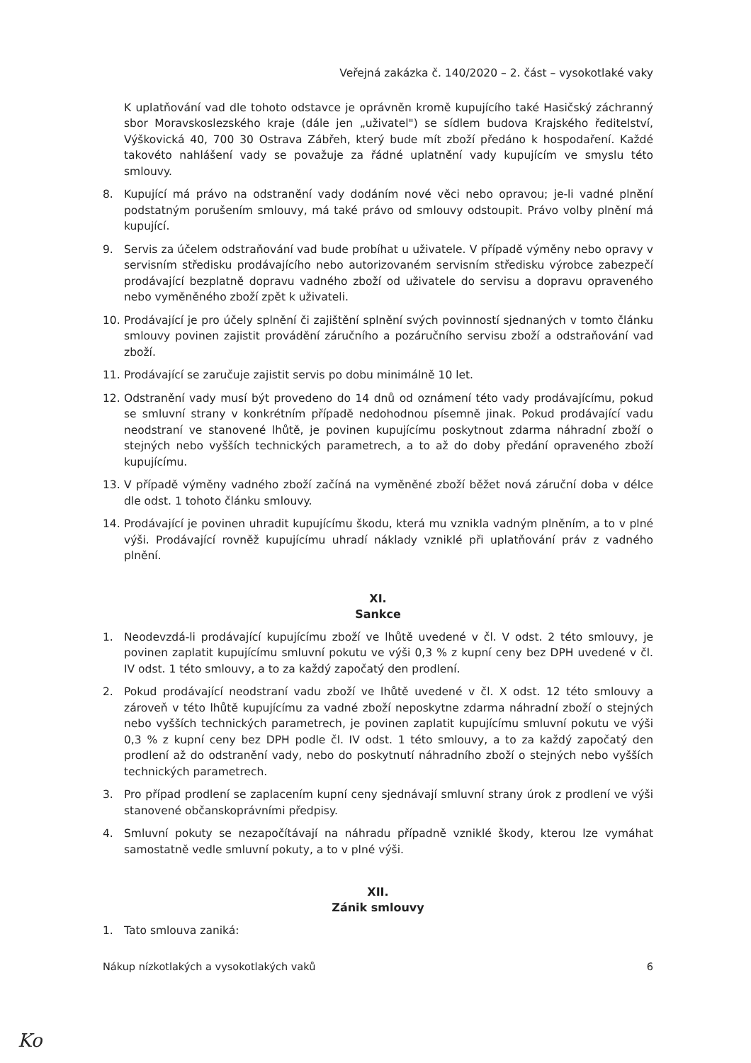Veřejná zakázka č. 140/2020 – 2. část – vysokotlaké vaky
K uplatňování vad dle tohoto odstavce je oprávněn kromě kupujícího také Hasičský záchranný sbor Moravskoslezského kraje (dále jen „uživatel") se sídlem budova Krajského ředitelství, Výškovická 40, 700 30 Ostrava Zábřeh, který bude mít zboží předáno k hospodaření. Každé takovéto nahlášení vady se považuje za řádné uplatnění vady kupujícím ve smyslu této smlouvy.
8. Kupující má právo na odstranění vady dodáním nové věci nebo opravou; je-li vadné plnění podstatným porušením smlouvy, má také právo od smlouvy odstoupit. Právo volby plnění má kupující.
9. Servis za účelem odstraňování vad bude probíhat u uživatele. V případě výměny nebo opravy v servisním středisku prodávajícího nebo autorizovaném servisním středisku výrobce zabezpečí prodávající bezplatně dopravu vadného zboží od uživatele do servisu a dopravu opraveného nebo vyměněného zboží zpět k uživateli.
10. Prodávající je pro účely splnění či zajištění splnění svých povinností sjednaných v tomto článku smlouvy povinen zajistit provádění záručního a pozáručního servisu zboží a odstraňování vad zboží.
11. Prodávající se zaručuje zajistit servis po dobu minimálně 10 let.
12. Odstranění vady musí být provedeno do 14 dnů od oznámení této vady prodávajícímu, pokud se smluvní strany v konkrétním případě nedohodnou písemně jinak. Pokud prodávající vadu neodstraní ve stanovené lhůtě, je povinen kupujícímu poskytnout zdarma náhradní zboží o stejných nebo vyšších technických parametrech, a to až do doby předání opraveného zboží kupujícímu.
13. V případě výměny vadného zboží začíná na vyměněné zboží běžet nová záruční doba v délce dle odst. 1 tohoto článku smlouvy.
14. Prodávající je povinen uhradit kupujícímu škodu, která mu vznikla vadným plněním, a to v plné výši. Prodávající rovněž kupujícímu uhradí náklady vzniklé při uplatňování práv z vadného plnění.
XI.
Sankce
1. Neodevzdá-li prodávající kupujícímu zboží ve lhůtě uvedené v čl. V odst. 2 této smlouvy, je povinen zaplatit kupujícímu smluvní pokutu ve výši 0,3 % z kupní ceny bez DPH uvedené v čl. IV odst. 1 této smlouvy, a to za každý započatý den prodlení.
2. Pokud prodávající neodstraní vadu zboží ve lhůtě uvedené v čl. X odst. 12 této smlouvy a zároveň v této lhůtě kupujícímu za vadné zboží neposkytne zdarma náhradní zboží o stejných nebo vyšších technických parametrech, je povinen zaplatit kupujícímu smluvní pokutu ve výši 0,3 % z kupní ceny bez DPH podle čl. IV odst. 1 této smlouvy, a to za každý započatý den prodlení až do odstranění vady, nebo do poskytnutí náhradního zboží o stejných nebo vyšších technických parametrech.
3. Pro případ prodlení se zaplacením kupní ceny sjednávají smluvní strany úrok z prodlení ve výši stanovené občanskoprávními předpisy.
4. Smluvní pokuty se nezapočítávají na náhradu případně vzniklé škody, kterou lze vymáhat samostatně vedle smluvní pokuty, a to v plné výši.
XII.
Zánik smlouvy
1. Tato smlouva zaniká:
Nákup nízkotlakých a vysokotlakých vaků 6
Ko